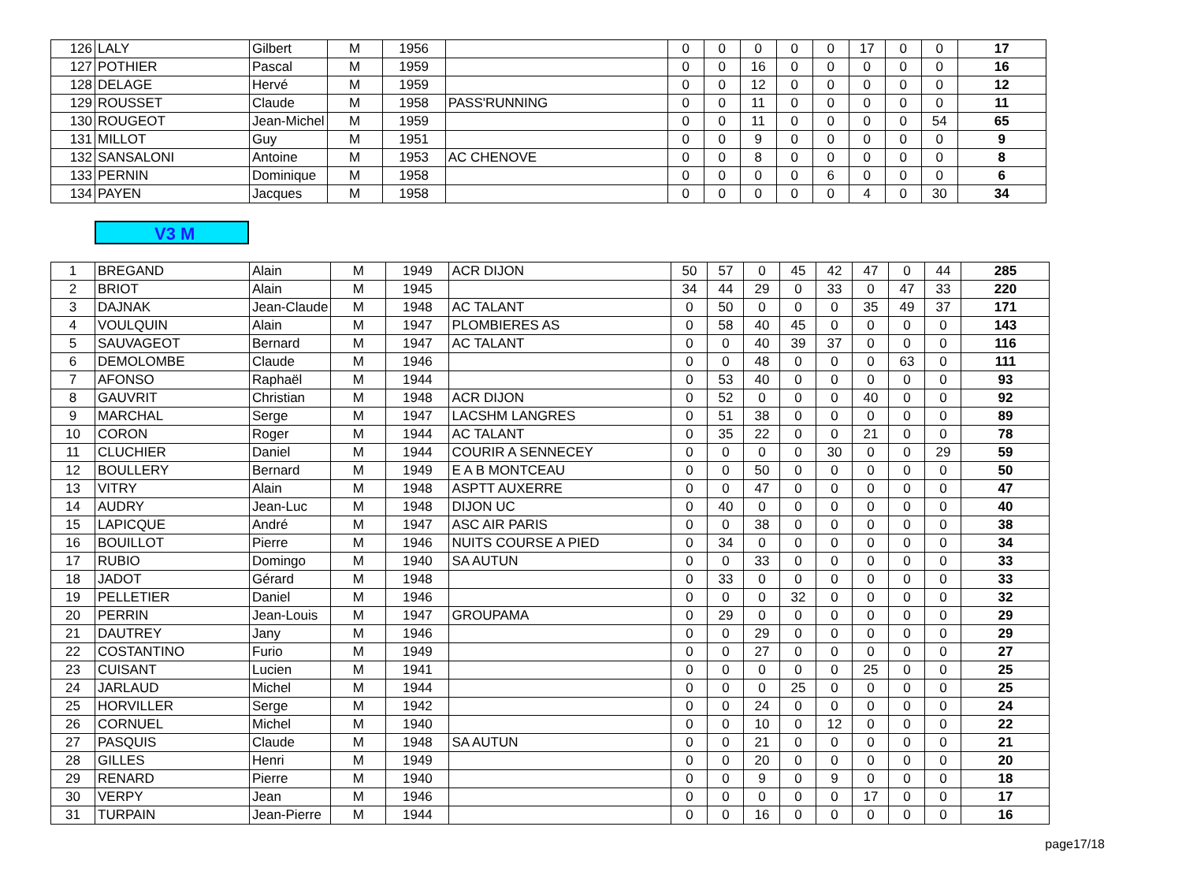| 126 | LALY | Gilbert | M | 1956 | | 0 | 0 | 0 | 0 | 0 | 17 | 0 | 0 | 17 |
| 127 | POTHIER | Pascal | M | 1959 | | 0 | 0 | 16 | 0 | 0 | 0 | 0 | 0 | 16 |
| 128 | DELAGE | Hervé | M | 1959 | | 0 | 0 | 12 | 0 | 0 | 0 | 0 | 0 | 12 |
| 129 | ROUSSET | Claude | M | 1958 | PASS'RUNNING | 0 | 0 | 11 | 0 | 0 | 0 | 0 | 0 | 11 |
| 130 | ROUGEOT | Jean-Michel | M | 1959 | | 0 | 0 | 11 | 0 | 0 | 0 | 0 | 54 | 65 |
| 131 | MILLOT | Guy | M | 1951 | | 0 | 0 | 9 | 0 | 0 | 0 | 0 | 0 | 9 |
| 132 | SANSALONI | Antoine | M | 1953 | AC CHENOVE | 0 | 0 | 8 | 0 | 0 | 0 | 0 | 0 | 8 |
| 133 | PERNIN | Dominique | M | 1958 | | 0 | 0 | 0 | 0 | 6 | 0 | 0 | 0 | 6 |
| 134 | PAYEN | Jacques | M | 1958 | | 0 | 0 | 0 | 0 | 0 | 4 | 0 | 30 | 34 |
V3 M
| 1 | BREGAND | Alain | M | 1949 | ACR DIJON | 50 | 57 | 0 | 45 | 42 | 47 | 0 | 44 | 285 |
| 2 | BRIOT | Alain | M | 1945 | | 34 | 44 | 29 | 0 | 33 | 0 | 47 | 33 | 220 |
| 3 | DAJNAK | Jean-Claude | M | 1948 | AC TALANT | 0 | 50 | 0 | 0 | 0 | 35 | 49 | 37 | 171 |
| 4 | VOULQUIN | Alain | M | 1947 | PLOMBIERES AS | 0 | 58 | 40 | 45 | 0 | 0 | 0 | 0 | 143 |
| 5 | SAUVAGEOT | Bernard | M | 1947 | AC TALANT | 0 | 0 | 40 | 39 | 37 | 0 | 0 | 0 | 116 |
| 6 | DEMOLOMBE | Claude | M | 1946 | | 0 | 0 | 48 | 0 | 0 | 0 | 63 | 0 | 111 |
| 7 | AFONSO | Raphaël | M | 1944 | | 0 | 53 | 40 | 0 | 0 | 0 | 0 | 0 | 93 |
| 8 | GAUVRIT | Christian | M | 1948 | ACR DIJON | 0 | 52 | 0 | 0 | 0 | 40 | 0 | 0 | 92 |
| 9 | MARCHAL | Serge | M | 1947 | LACSHM LANGRES | 0 | 51 | 38 | 0 | 0 | 0 | 0 | 0 | 89 |
| 10 | CORON | Roger | M | 1944 | AC TALANT | 0 | 35 | 22 | 0 | 0 | 21 | 0 | 0 | 78 |
| 11 | CLUCHIER | Daniel | M | 1944 | COURIR A SENNECEY | 0 | 0 | 0 | 0 | 30 | 0 | 0 | 29 | 59 |
| 12 | BOULLERY | Bernard | M | 1949 | E A B MONTCEAU | 0 | 0 | 50 | 0 | 0 | 0 | 0 | 0 | 50 |
| 13 | VITRY | Alain | M | 1948 | ASPTT AUXERRE | 0 | 0 | 47 | 0 | 0 | 0 | 0 | 0 | 47 |
| 14 | AUDRY | Jean-Luc | M | 1948 | DIJON UC | 0 | 40 | 0 | 0 | 0 | 0 | 0 | 0 | 40 |
| 15 | LAPICQUE | André | M | 1947 | ASC AIR PARIS | 0 | 0 | 38 | 0 | 0 | 0 | 0 | 0 | 38 |
| 16 | BOUILLOT | Pierre | M | 1946 | NUITS COURSE A PIED | 0 | 34 | 0 | 0 | 0 | 0 | 0 | 0 | 34 |
| 17 | RUBIO | Domingo | M | 1940 | SA AUTUN | 0 | 0 | 33 | 0 | 0 | 0 | 0 | 0 | 33 |
| 18 | JADOT | Gérard | M | 1948 | | 0 | 33 | 0 | 0 | 0 | 0 | 0 | 0 | 33 |
| 19 | PELLETIER | Daniel | M | 1946 | | 0 | 0 | 0 | 32 | 0 | 0 | 0 | 0 | 32 |
| 20 | PERRIN | Jean-Louis | M | 1947 | GROUPAMA | 0 | 29 | 0 | 0 | 0 | 0 | 0 | 0 | 29 |
| 21 | DAUTREY | Jany | M | 1946 | | 0 | 0 | 29 | 0 | 0 | 0 | 0 | 0 | 29 |
| 22 | COSTANTINO | Furio | M | 1949 | | 0 | 0 | 27 | 0 | 0 | 0 | 0 | 0 | 27 |
| 23 | CUISANT | Lucien | M | 1941 | | 0 | 0 | 0 | 0 | 0 | 25 | 0 | 0 | 25 |
| 24 | JARLAUD | Michel | M | 1944 | | 0 | 0 | 0 | 25 | 0 | 0 | 0 | 0 | 25 |
| 25 | HORVILLER | Serge | M | 1942 | | 0 | 0 | 24 | 0 | 0 | 0 | 0 | 0 | 24 |
| 26 | CORNUEL | Michel | M | 1940 | | 0 | 0 | 10 | 0 | 12 | 0 | 0 | 0 | 22 |
| 27 | PASQUIS | Claude | M | 1948 | SA AUTUN | 0 | 0 | 21 | 0 | 0 | 0 | 0 | 0 | 21 |
| 28 | GILLES | Henri | M | 1949 | | 0 | 0 | 20 | 0 | 0 | 0 | 0 | 0 | 20 |
| 29 | RENARD | Pierre | M | 1940 | | 0 | 0 | 9 | 0 | 9 | 0 | 0 | 0 | 18 |
| 30 | VERPY | Jean | M | 1946 | | 0 | 0 | 0 | 0 | 0 | 17 | 0 | 0 | 17 |
| 31 | TURPAIN | Jean-Pierre | M | 1944 | | 0 | 0 | 16 | 0 | 0 | 0 | 0 | 0 | 16 |
page17/18